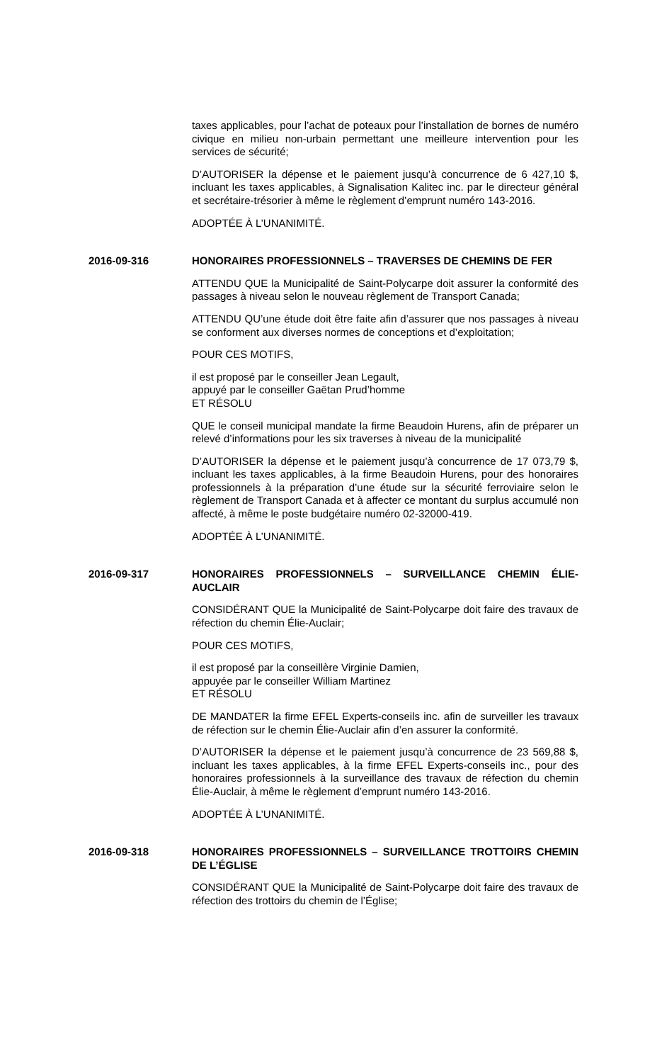taxes applicables, pour l’achat de poteaux pour l’installation de bornes de numéro civique en milieu non-urbain permettant une meilleure intervention pour les services de sécurité;
D’AUTORISER la dépense et le paiement jusqu’à concurrence de 6 427,10 $, incluant les taxes applicables, à Signalisation Kalitec inc. par le directeur général et secrétaire-trésorier à même le règlement d’emprunt numéro 143-2016.
ADOPTÉE À L’UNANIMITÉ.
2016-09-316 HONORAIRES PROFESSIONNELS – TRAVERSES DE CHEMINS DE FER
ATTENDU QUE la Municipalité de Saint-Polycarpe doit assurer la conformité des passages à niveau selon le nouveau règlement de Transport Canada;
ATTENDU QU’une étude doit être faite afin d’assurer que nos passages à niveau se conforment aux diverses normes de conceptions et d’exploitation;
POUR CES MOTIFS,
il est proposé par le conseiller Jean Legault,
appuyé par le conseiller Gaëtan Prud’homme
ET RÉSOLU
QUE le conseil municipal mandate la firme Beaudoin Hurens, afin de préparer un relevé d’informations pour les six traverses à niveau de la municipalité
D’AUTORISER la dépense et le paiement jusqu’à concurrence de 17 073,79 $, incluant les taxes applicables, à la firme Beaudoin Hurens, pour des honoraires professionnels à la préparation d’une étude sur la sécurité ferroviaire selon le règlement de Transport Canada et à affecter ce montant du surplus accumulé non affecté, à même le poste budgétaire numéro 02-32000-419.
ADOPTÉE À L’UNANIMITÉ.
2016-09-317 HONORAIRES PROFESSIONNELS – SURVEILLANCE CHEMIN ÉLIE-AUCLAIR
CONSIDÉRANT QUE la Municipalité de Saint-Polycarpe doit faire des travaux de réfection du chemin Élie-Auclair;
POUR CES MOTIFS,
il est proposé par la conseillère Virginie Damien,
appuyée par le conseiller William Martinez
ET RÉSOLU
DE MANDATER la firme EFEL Experts-conseils inc. afin de surveiller les travaux de réfection sur le chemin Élie-Auclair afin d’en assurer la conformité.
D’AUTORISER la dépense et le paiement jusqu’à concurrence de 23 569,88 $, incluant les taxes applicables, à la firme EFEL Experts-conseils inc., pour des honoraires professionnels à la surveillance des travaux de réfection du chemin Élie-Auclair, à même le règlement d’emprunt numéro 143-2016.
ADOPTÉE À L’UNANIMITÉ.
2016-09-318 HONORAIRES PROFESSIONNELS – SURVEILLANCE TROTTOIRS CHEMIN DE L’ÉGLISE
CONSIDÉRANT QUE la Municipalité de Saint-Polycarpe doit faire des travaux de réfection des trottoirs du chemin de l’Église;